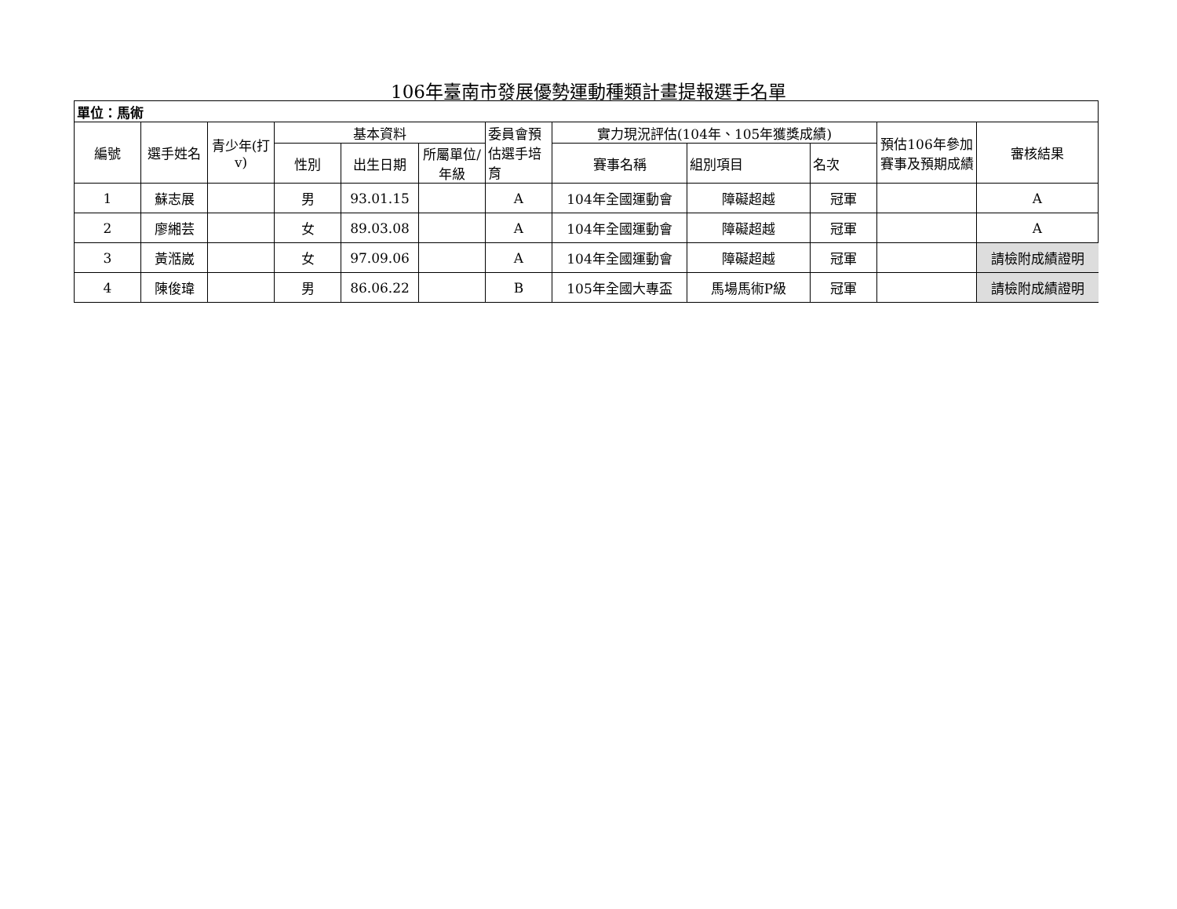106年臺南市發展優勢運動種類計畫提報選手名單
| 單位：馬術 | | | | | | | | | | | |
| 編號 | 選手姓名 | 青少年(打v) | 基本資料 | | | 委員會預估選手培育 | 實力現況評估(104年、105年獲獎成績) | | | 預估106年參加賽事及預期成績 | 審核結果 |
| | | | 性別 | 出生日期 | 所屬單位/年級 | | 賽事名稱 | 組別項目 | 名次 | | |
| 1 | 蘇志展 | | 男 | 93.01.15 | | A | 104年全國運動會 | 障礙超越 | 冠軍 | | A |
| 2 | 廖緗芸 | | 女 | 89.03.08 | | A | 104年全國運動會 | 障礙超越 | 冠軍 | | A |
| 3 | 黃湉崴 | | 女 | 97.09.06 | | A | 104年全國運動會 | 障礙超越 | 冠軍 | | 請檢附成績證明 |
| 4 | 陳俊瑋 | | 男 | 86.06.22 | | B | 105年全國大專盃 | 馬場馬術P級 | 冠軍 | | 請檢附成績證明 |